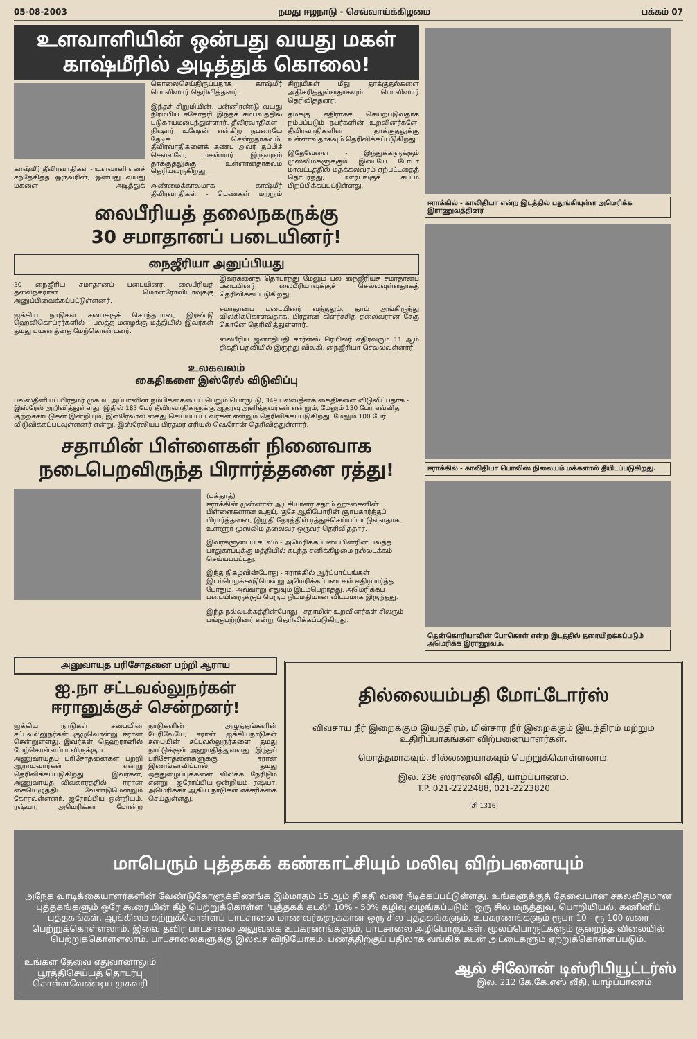05-08-2003 நமது ஈழநாடு - செவ்வாய்க்கிழமை பக்கம் 07
உளவாளியின் ஒன்பது வயது மகள்
காஷ்மீரில் அடித்துக் கொலை!
காஷ்மீர் தீவிரவாதிகள் - உளவாளி எனச் சந்தேகித்த ஒருவரின், ஒன்பது வயது மகளை அடித்துக் கொலைசெய்திருப்பதாக, காஷ்மீர் பொலிஸார் தெரிவித்தனர்.
இந்தச் சிறுமியின், பன்னிரண்டு வயது நிரம்பிய சகோதரி இந்தச் சம்பவத்தில் படுகாயமடைந்துள்ளார். தீவிரவாதிகள் - நிஷார் உஷேன் என்கிற நபரையே தேடிச் சென்றதாகவும், தீவிரவாதிகளைக் கண்ட அவர் தப்பிச் செல்லவே, மகள்மார் இருவரும் தாக்குதலுக்கு உள்ளானதாகவும் தெரியவருகிறது.
அண்மைக்காலமாக காஷ்மீர் தீவிரவாதிகள் - பெண்கள் மற்றும் சிறுமிகள் மீது தாக்குதல்களை அதிகரித்துள்ளதாகவும் பொலிஸார் தெரிவித்தனர்.
தமக்கு எதிராகச் செயற்படுவதாக நம்பப்படும் நபர்களின் உறவினர்களே, தீவிரவாதிகளின் தாக்குதலுக்கு உள்ளாவதாகவும் தெரிவிக்கப்படுகிறது.
இதேவேளை - இந்துக்களுக்கும் முஸ்லிம்களுக்கும் இடையே டோடா மாவட்டத்தில் மதக்கலவரம் ஏற்பட்டதைத் தொடர்ந்து, ஊரடங்குச் சட்டம் பிறப்பிக்கப்பட்டுள்ளது.
லைபீரியத் தலைநகருக்கு
30 சமாதானப் படையினர்!
நைஜீரியா அனுப்பியது
30 நைஜீரிய சமாதானப் படையினர், லைபீரியத் தலைநகரான மொன்ரோவியாவுக்கு அனுப்பிவைக்கப்பட்டுள்ளனர்.
ஐக்கிய நாடுகள் சபைக்குச் சொந்தமான, இரண்டு ஹெலிகொப்ரர்களில் - பலத்த மழைக்கு மத்தியில் இவர்கள் தமது பயணத்தை மேற்கொண்டனர்.
இவர்களைத் தொடர்ந்து மேலும் பல நைஜீரியச் சமாதானப் படையினர், லைபீரியாவுக்குச் செல்லவுள்ளதாகத் தெரிவிக்கப்படுகிறது.
சமாதானப் படையினர் வந்ததும், தாம் அங்கிருந்து விலகிக்கொள்வதாக, பிரதான கிளர்ச்சித் தலைவரான சேகு கொனே தெரிவித்துள்ளார்.
லைபீரிய ஜனாதிபதி சார்ள்ஸ் ரெயிலர் எதிர்வரும் 11 ஆம் திகதி பதவியில் இருந்து விலகி, நைஜீரியா செல்லவுள்ளார்.
உலகவலம்
கைதிகளை இஸ்ரேல் விடுவிப்பு
பலஸ்தீனியப் பிரதமர் முகமட் அப்பாஸின் நம்பிக்கையைப் பெறும் பொருட்டு, 349 பலஸ்தீனக் கைதிகளை விடுவிப்பதாக - இஸ்ரேல் அறிவித்துள்ளது. இதில் 183 பேர் தீவிரவாதிகளுக்கு ஆதரவு அளித்தவர்கள் என்றும், மேலும் 130 பேர் எவ்வித குற்றச்சாட்டுகள் இன்றியும், இஸ்ரேலால் கைது செய்யப்பட்டவர்கள் என்றும் தெரிவிக்கப்படுகிறது. மேலும் 100 பேர் விடுவிக்கப்படவுள்ளனர் என்று, இஸ்ரேலியப் பிரதமர் ஏரியல் ஷெரோன் தெரிவித்துள்ளார்.
சதாமின் பிள்ளைகள் நினைவாக
நடைபெறவிருந்த பிரார்த்தனை ரத்து!
(பக்தாத்)
ஈராக்கின் முன்னாள் ஆட்சியாளர் சதாம் ஹுசைனின் பிள்ளைகளான உதய், குசே ஆகியோரின் ஞாபகார்த்தப் பிரார்த்தனை, இறுதி நேரத்தில் ரத்துச்செய்யப்பட்டுள்ளதாக, உள்ளூர் முஸ்லிம் தலைவர் ஒருவர் தெரிவித்தார்.
இவர்களுடைய சடலம் - அமெரிக்கப்படையினரின் பலத்த பாதுகாப்புக்கு மத்தியில் கடந்த சனிக்கிழமை நல்லடக்கம் செய்யப்பட்டது.
இந்த நிகழ்வின்போது - ஈராக்கில் ஆர்ப்பாட்டங்கள் இடம்பெறக்கூடுமென்று அமெரிக்கப்படைகள் எதிர்பார்த்த போதும், அவ்வாறு எதுவும் இடம்பெறாதது, அமெரிக்கப் படையினருக்குப் பெரும் நிம்மதியான விடயமாக இருந்தது.
இந்த நல்லடக்கத்தின்போது - சதாமின் உறவினர்கள் சிலரும் பங்குபற்றினர் என்று தெரிவிக்கப்படுகிறது.
ஈராக்கில் - காலிதியா என்ற இடத்தில் பதுங்கியுள்ள அமெரிக்க இராணுவத்தினர்
ஈராக்கில் - காலிதியா பொலிஸ் நிலையம் மக்களால் தீயிடப்படுகிறது.
தென்கொரியாவின் போகொள் என்ற இடத்தில் தரையிறக்கப்படும் அமெரிக்க இராணுவம்.
அனுவாயுத பரிசோதனை பற்றி ஆராய
ஐ.நா சட்டவல்லுநர்கள்
ஈரானுக்குச் சென்றனர்!
ஐக்கிய நாடுகள் சபையின் சட்டவல்லுநர்கள் குழுவொன்று ஈரான் சென்றுள்ளது. இவர்கள், தெஹ்ரானில் மேற்கொள்ளப்படவிருக்கும் அணுவாயுதப் பரிசோதனைகள் பற்றி ஆராய்வார்கள் என்று தெரிவிக்கப்படுகிறது. இவர்கள், அணுவாயுத விவகாரத்தில் - ஈரான் கையெழுத்திட வேண்டுமென்றும் கோரவுள்ளனர். ஐரோப்பிய ஒன்றியம், ரஷ்யா, அமெரிக்கா போன்ற நாடுகளின் அழுத்தங்களின் பேரிலேயே, ஈரான் ஐக்கியநாடுகள் சபையின் சட்டவல்லுநர்களை தமது நாட்டுக்குள் அனுமதித்துள்ளது. இந்தப் பரிசோதனைகளுக்கு ஈரான் இணங்காவிட்டால், தமது ஒத்துழைப்புக்களை விலக்க நேரிடும் என்று - ஐரோப்பிய ஒன்றியம், ரஷ்யா, அமெரிக்கா ஆகிய நாடுகள் எச்சரிக்கை செய்துள்ளது.
தில்லையம்பதி மோட்டோர்ஸ்
விவசாய நீர் இறைக்கும் இயந்திரம், மின்சார நீர் இறைக்கும் இயந்திரம் மற்றும் உதிரிப்பாகங்கள் விற்பனையாளர்கள்.
மொத்தமாகவும், சில்லறையாகவும் பெற்றுக்கொள்ளலாம்.
இல. 236 ஸ்ரான்லி வீதி, யாழ்ப்பாணம்.
T.P. 021-2222488, 021-2223820
(சி-1316)
மாபெரும் புத்தகக் கண்காட்சியும் மலிவு விற்பனையும்
அநேக வாடிக்கையாளர்களின் வேண்டுகோளுக்கிணங்க இம்மாதம் 15 ஆம் திகதி வரை நீடிக்கப்பட்டுள்ளது. உங்களுக்குத் தேவையான சகலவிதமான புத்தகங்களும் ஒரே கூரையின் கீழ் பெற்றுக்கொள்ள "புத்தகக் கடல்" 10% - 50% கழிவு வழங்கப்படும். ஒரு சில மருத்துவ, பொறியியல், கணினிப் புத்தகங்கள், ஆங்கிலம் கற்றுக்கொள்ளப் பாடசாலை மாணவர்களுக்கான ஒரு சில புத்தகங்களும், உபகரணங்களும் ரூபா 10 - ரூ 100 வரை பெற்றுக்கொள்ளலாம். இவை தவிர பாடசாலை அலுவலக உபகரணங்களும், பாடசாலை அழிபொருட்கள், மூலப்பொருட்களும் குறைந்த விலையில் பெற்றுக்கொள்ளலாம். பாடசாலைகளுக்கு இலவச விநியோகம். பணத்திற்குப் பதிலாக வங்கிக் கடன் அட்டைகளும் ஏற்றுக்கொள்ளப்படும்.
உங்கள் தேவை எதுவானாலும்
பூர்த்திசெய்யத் தொடர்பு
கொள்ளவேண்டிய முகவரி
ஆல் சிலோன் டிஸ்ரிபியூட்டர்ஸ்
இல. 212 கே.கே.எஸ் வீதி, யாழ்ப்பாணம்.